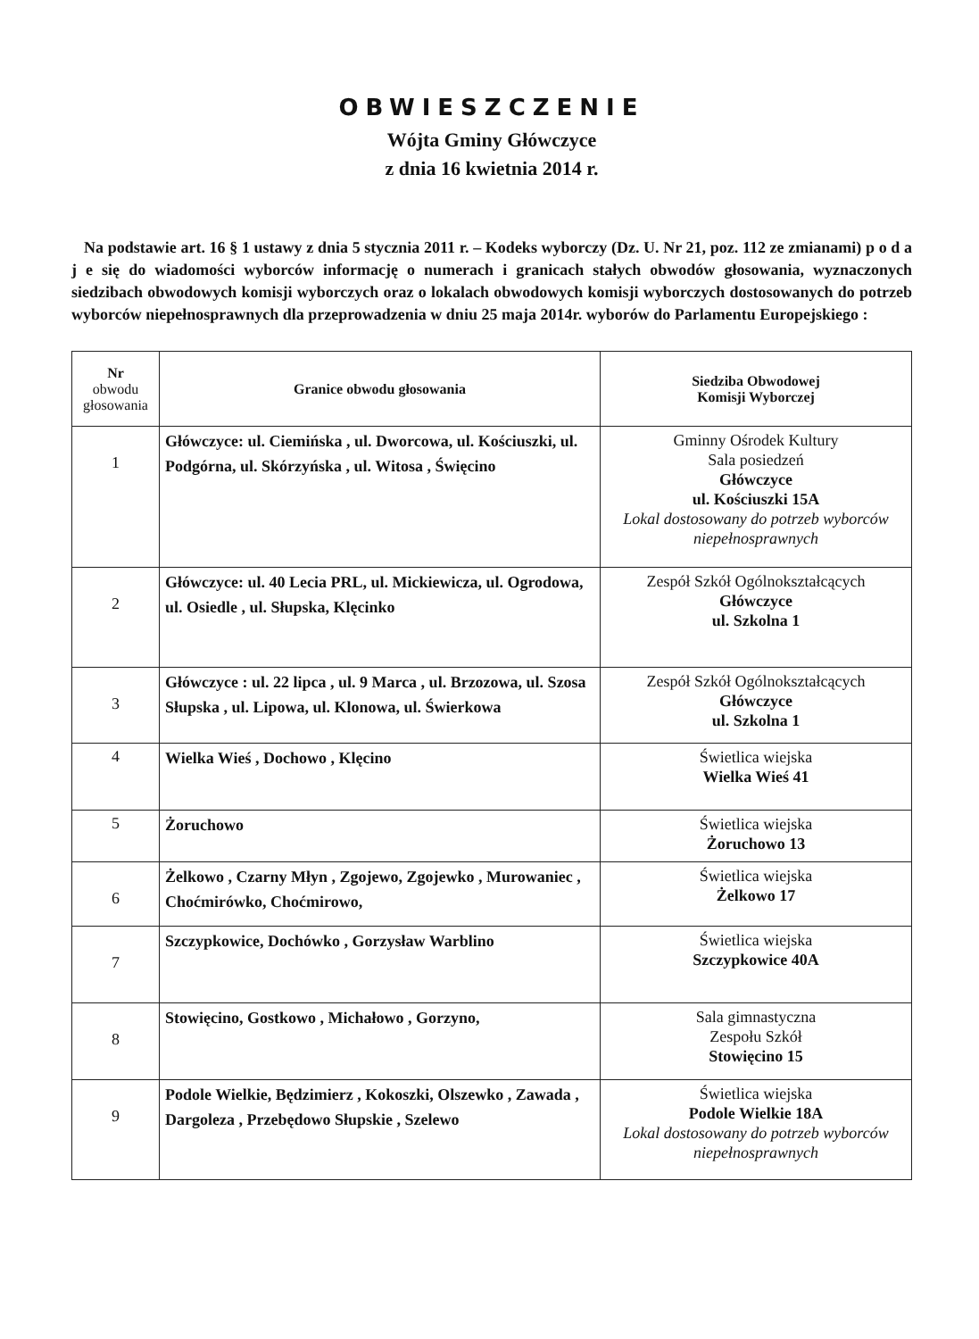OBWIESZCZENIE
Wójta Gminy Główczyce
z dnia 16 kwietnia 2014 r.
Na podstawie art. 16 § 1 ustawy z dnia 5 stycznia 2011 r. – Kodeks wyborczy (Dz. U. Nr 21, poz. 112 ze zmianami) p o d a j e się do wiadomości wyborców informację o numerach i granicach stałych obwodów głosowania, wyznaczonych siedzibach obwodowych komisji wyborczych oraz o lokalach obwodowych komisji wyborczych dostosowanych do potrzeb wyborców niepełnosprawnych dla przeprowadzenia w dniu 25 maja 2014r. wyborów do Parlamentu Europejskiego :
| Nr obwodu głosowania | Granice obwodu głosowania | Siedziba Obwodowej Komisji Wyborczej |
| --- | --- | --- |
| 1 | Główczyce: ul. Ciemińska , ul. Dworcowa, ul. Kościuszki, ul. Podgórna, ul. Skórzyńska , ul. Witosa , Święcino | Gminny Ośrodek Kultury Sala posiedzeń Główczyce ul. Kościuszki 15A Lokal dostosowany do potrzeb wyborców niepełnosprawnych |
| 2 | Główczyce: ul. 40 Lecia PRL, ul. Mickiewicza, ul. Ogrodowa, ul. Osiedle , ul. Słupska, Klęcinko | Zespół Szkół Ogólnokształcących Główczyce ul. Szkolna 1 |
| 3 | Główczyce : ul. 22 lipca , ul. 9 Marca , ul. Brzozowa, ul. Szosa Słupska , ul. Lipowa, ul. Klonowa, ul. Świerkowa | Zespół Szkół Ogólnokształcących Główczyce ul. Szkolna 1 |
| 4 | Wielka Wieś , Dochowo , Klęcino | Świetlica wiejska Wielka Wieś 41 |
| 5 | Żoruchowo | Świetlica wiejska Żoruchowo 13 |
| 6 | Żelkowo , Czarny Młyn , Zgojewo, Zgojewko , Murowaniec , Choćmirówko, Choćmirowo, | Świetlica wiejska Żelkowo 17 |
| 7 | Szczypkowice, Dochówko , Gorzysław Warblino | Świetlica wiejska Szczypkowice 40A |
| 8 | Stowięcino, Gostkowo , Michałowo , Gorzyno, | Sala gimnastyczna Zespołu Szkół Stowięcino 15 |
| 9 | Podole Wielkie, Będzimierz , Kokoszki, Olszewko , Zawada , Dargoleza , Przebędowo Słupskie , Szelewo | Świetlica wiejska Podole Wielkie 18A Lokal dostosowany do potrzeb wyborców niepełnosprawnych |